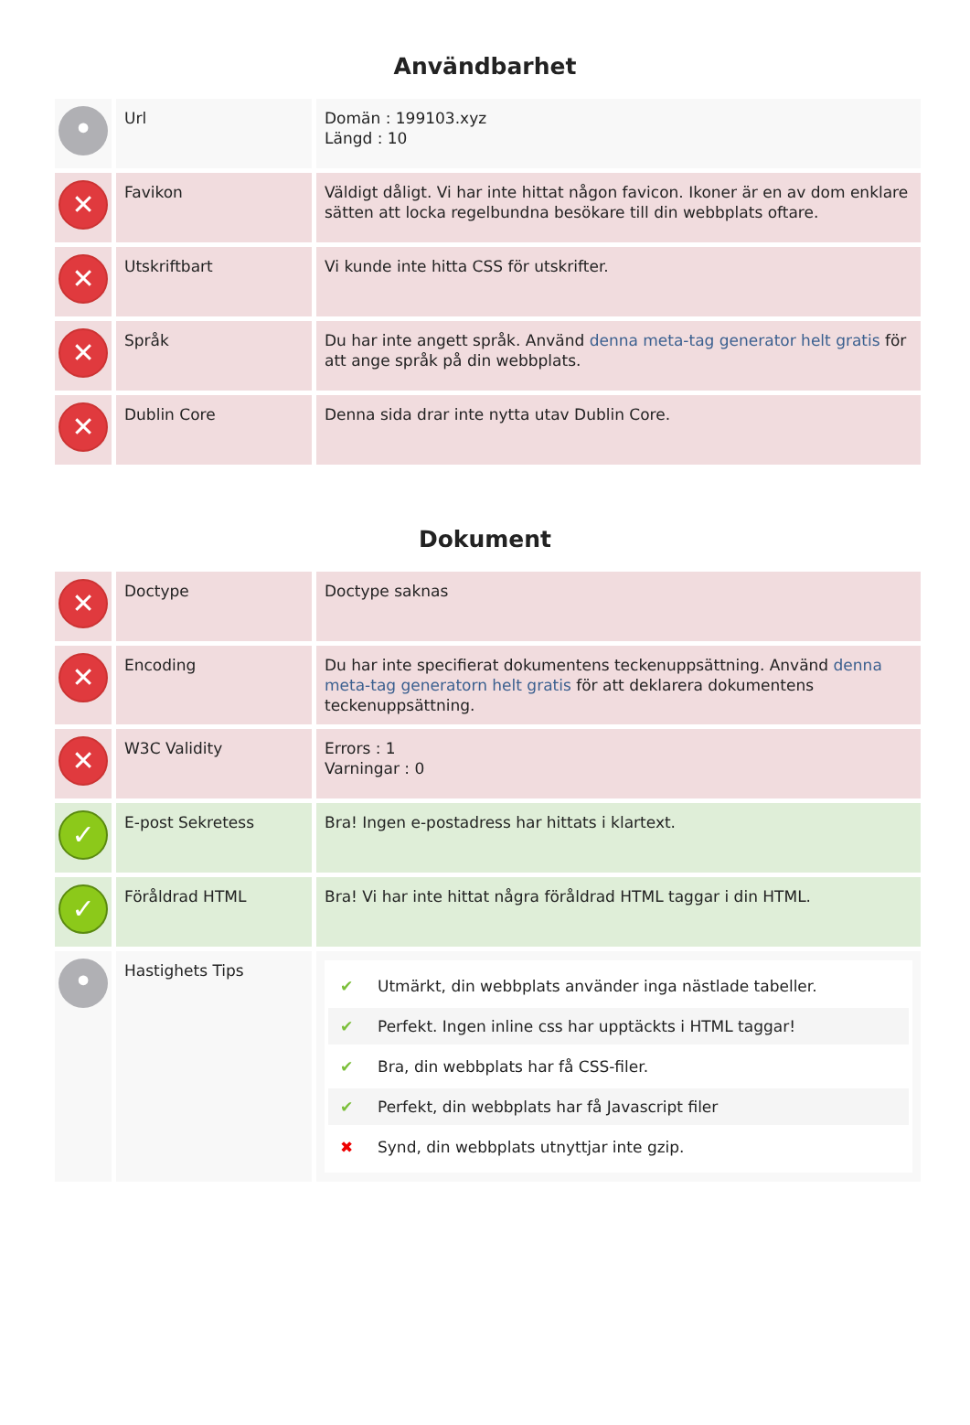Användbarhet
| • | Url | Domän : 199103.xyz Längd : 10 |
| ✕ | Favikon | Väldigt dåligt. Vi har inte hittat någon favicon. Ikoner är en av dom enklare sätten att locka regelbundna besökare till din webbplats oftare. |
| ✕ | Utskriftbart | Vi kunde inte hitta CSS för utskrifter. |
| ✕ | Språk | Du har inte angett språk. Använd denna meta-tag generator helt gratis för att ange språk på din webbplats. |
| ✕ | Dublin Core | Denna sida drar inte nytta utav Dublin Core. |
Dokument
| ✕ | Doctype | Doctype saknas |
| ✕ | Encoding | Du har inte specifierat dokumentens teckenuppsättning. Använd denna meta-tag generatorn helt gratis för att deklarera dokumentens teckenuppsättning. |
| ✕ | W3C Validity | Errors : 1 Varningar : 0 |
| ✓ | E-post Sekretess | Bra! Ingen e-postadress har hittats i klartext. |
| ✓ | Föråldrad HTML | Bra! Vi har inte hittat några föråldrad HTML taggar i din HTML. |
| • | Hastighets Tips | ✔ Utmärkt, din webbplats använder inga nästlade tabeller. ✔ Perfekt. Ingen inline css har upptäckts i HTML taggar! ✔ Bra, din webbplats har få CSS-filer. ✔ Perfekt, din webbplats har få Javascript filer ✖ Synd, din webbplats utnyttjar inte gzip. |